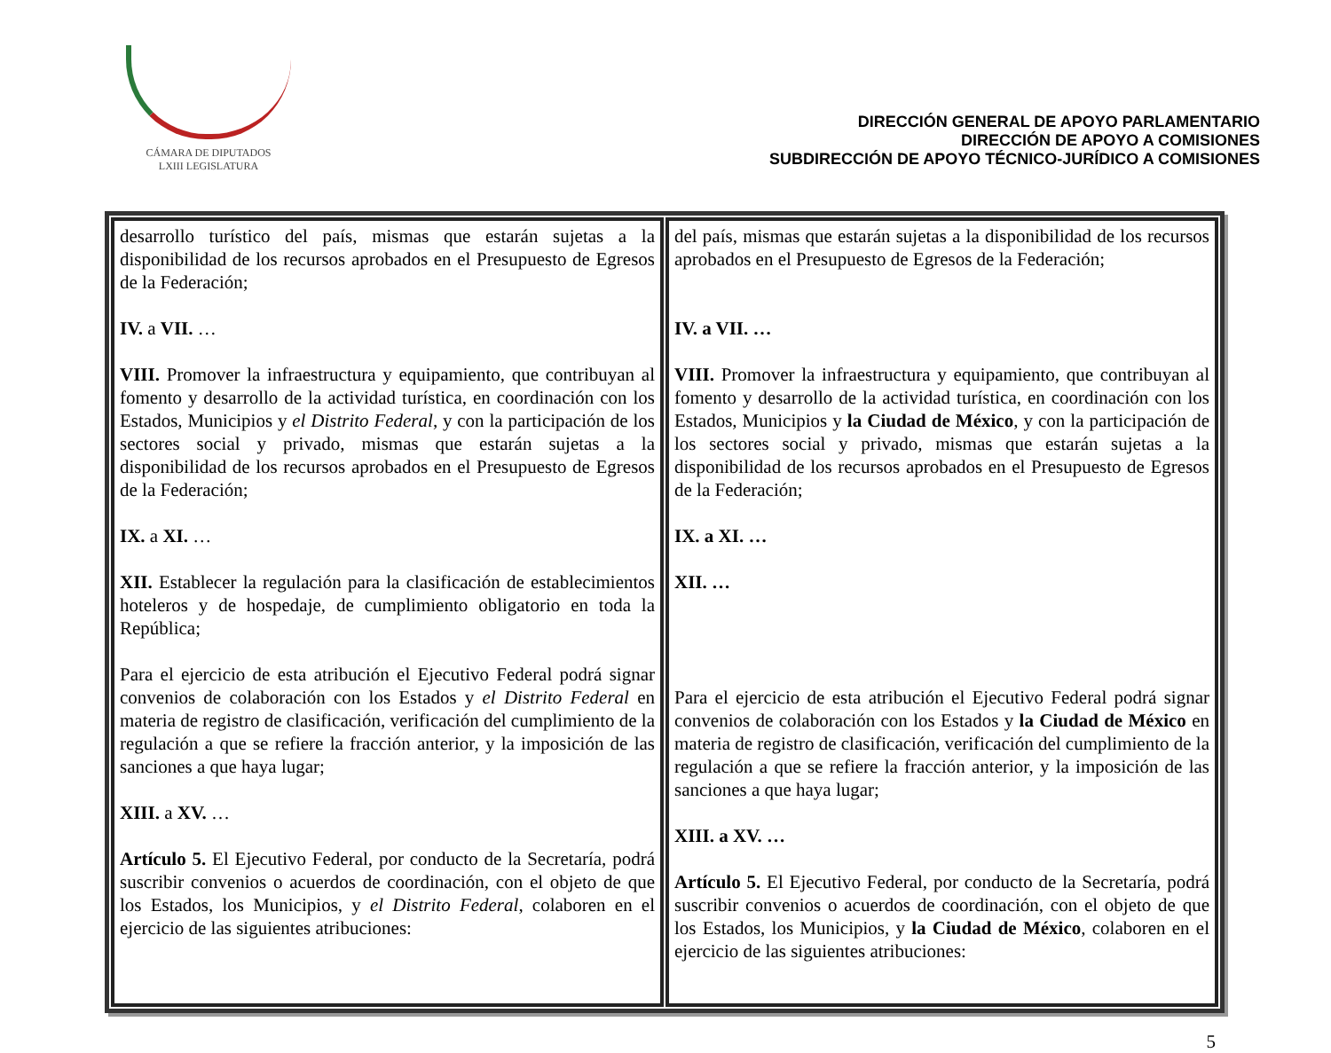CÁMARA DE DIPUTADOS
LXIII LEGISLATURA
DIRECCIÓN GENERAL DE APOYO PARLAMENTARIO
DIRECCIÓN DE APOYO A COMISIONES
SUBDIRECCIÓN DE APOYO TÉCNICO-JURÍDICO A COMISIONES
| desarrollo turístico del país, mismas que estarán sujetas a la disponibilidad de los recursos aprobados en el Presupuesto de Egresos de la Federación; IV. a VII. … VIII. Promover la infraestructura y equipamiento, que contribuyan al fomento y desarrollo de la actividad turística, en coordinación con los Estados, Municipios y el Distrito Federal , y con la participación de los sectores social y privado, mismas que estarán sujetas a la disponibilidad de los recursos aprobados en el Presupuesto de Egresos de la Federación; IX. a XI. … XII. Establecer la regulación para la clasificación de establecimientos hoteleros y de hospedaje, de cumplimiento obligatorio en toda la República; Para el ejercicio de esta atribución el Ejecutivo Federal podrá signar convenios de colaboración con los Estados y el Distrito Federal en materia de registro de clasificación, verificación del cumplimiento de la regulación a que se refiere la fracción anterior, y la imposición de las sanciones a que haya lugar; XIII. a XV. … Artículo 5. El Ejecutivo Federal, por conducto de la Secretaría, podrá suscribir convenios o acuerdos de coordinación, con el objeto de que los Estados, los Municipios, y el Distrito Federal , colaboren en el ejercicio de las siguientes atribuciones: | del país, mismas que estarán sujetas a la disponibilidad de los recursos aprobados en el Presupuesto de Egresos de la Federación; IV. a VII. … VIII. Promover la infraestructura y equipamiento, que contribuyan al fomento y desarrollo de la actividad turística, en coordinación con los Estados, Municipios y la Ciudad de México , y con la participación de los sectores social y privado, mismas que estarán sujetas a la disponibilidad de los recursos aprobados en el Presupuesto de Egresos de la Federación; IX. a XI. … XII. … Para el ejercicio de esta atribución el Ejecutivo Federal podrá signar convenios de colaboración con los Estados y la Ciudad de México en materia de registro de clasificación, verificación del cumplimiento de la regulación a que se refiere la fracción anterior, y la imposición de las sanciones a que haya lugar; XIII. a XV. … Artículo 5. El Ejecutivo Federal, por conducto de la Secretaría, podrá suscribir convenios o acuerdos de coordinación, con el objeto de que los Estados, los Municipios, y la Ciudad de México , colaboren en el ejercicio de las siguientes atribuciones: |
5